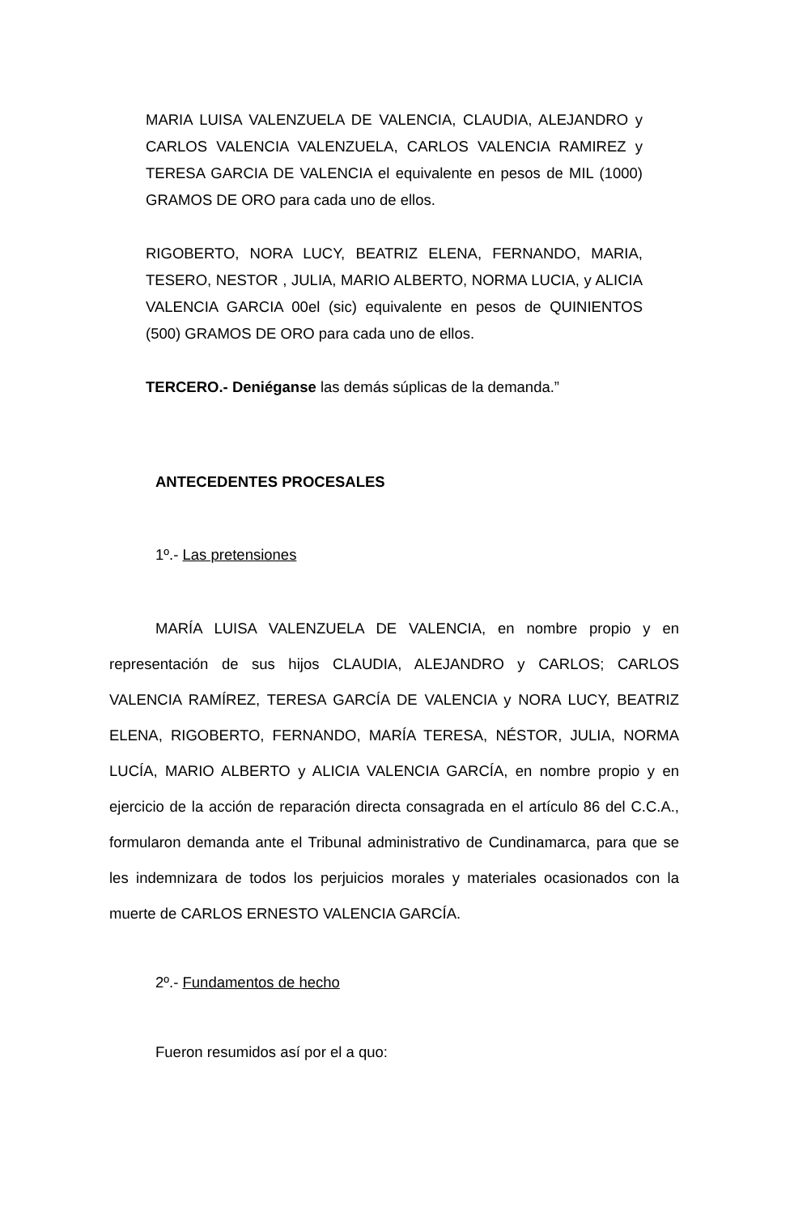MARIA LUISA VALENZUELA DE VALENCIA, CLAUDIA, ALEJANDRO y CARLOS VALENCIA VALENZUELA, CARLOS VALENCIA RAMIREZ y TERESA GARCIA DE VALENCIA el equivalente en pesos de MIL (1000) GRAMOS DE ORO para cada uno de ellos.
RIGOBERTO, NORA LUCY, BEATRIZ ELENA, FERNANDO, MARIA, TESERO, NESTOR , JULIA, MARIO ALBERTO, NORMA LUCIA, y ALICIA VALENCIA GARCIA 00el (sic) equivalente en pesos de QUINIENTOS (500) GRAMOS DE ORO para cada uno de ellos.
TERCERO.- Deniéganse las demás súplicas de la demanda.”
ANTECEDENTES PROCESALES
1º.- Las pretensiones
MARÍA LUISA VALENZUELA DE VALENCIA, en nombre propio y en representación de sus hijos CLAUDIA, ALEJANDRO y CARLOS; CARLOS VALENCIA RAMÍREZ, TERESA GARCÍA DE VALENCIA y NORA LUCY, BEATRIZ ELENA, RIGOBERTO, FERNANDO, MARÍA TERESA, NÉSTOR, JULIA, NORMA LUCÍA, MARIO ALBERTO y ALICIA VALENCIA GARCÍA, en nombre propio y en ejercicio de la acción de reparación directa consagrada en el artículo 86 del C.C.A., formularon demanda ante el Tribunal administrativo de Cundinamarca, para que se les indemnizara de todos los perjuicios morales y materiales ocasionados con la muerte de CARLOS ERNESTO VALENCIA GARCÍA.
2º.- Fundamentos de hecho
Fueron resumidos así por el a quo: